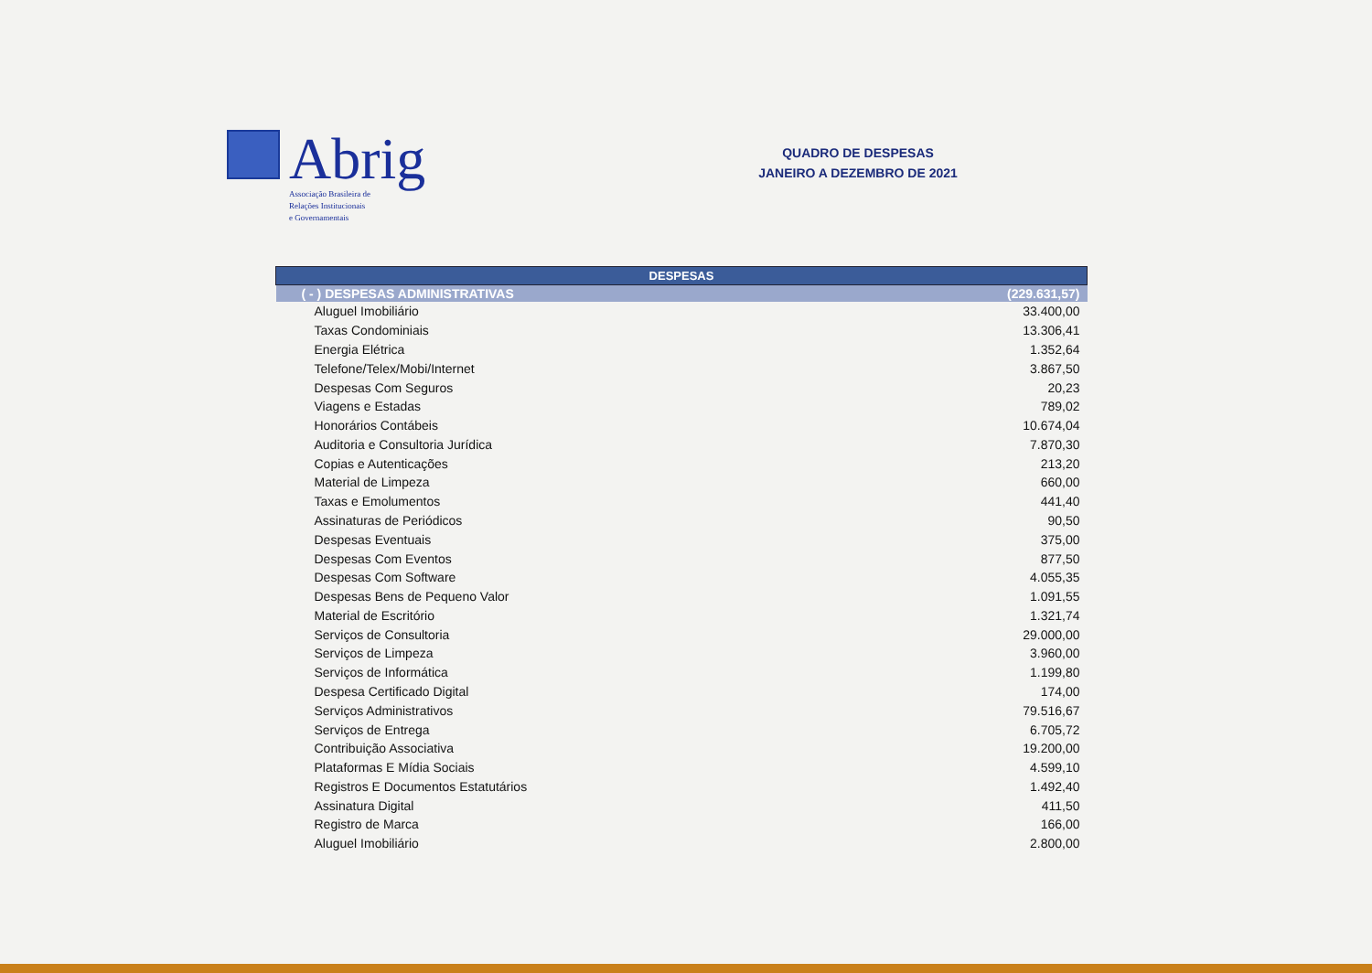Abrig
Associação Brasileira de
Relações Institucionais
e Governamentais
QUADRO DE DESPESAS
JANEIRO A DEZEMBRO DE 2021
| DESPESAS | |
| --- | --- |
| ( - ) DESPESAS ADMINISTRATIVAS | (229.631,57) |
| Aluguel Imobiliário | 33.400,00 |
| Taxas Condominiais | 13.306,41 |
| Energia Elétrica | 1.352,64 |
| Telefone/Telex/Mobi/Internet | 3.867,50 |
| Despesas Com Seguros | 20,23 |
| Viagens e Estadas | 789,02 |
| Honorários Contábeis | 10.674,04 |
| Auditoria e Consultoria Jurídica | 7.870,30 |
| Copias e Autenticações | 213,20 |
| Material de Limpeza | 660,00 |
| Taxas e Emolumentos | 441,40 |
| Assinaturas de Periódicos | 90,50 |
| Despesas Eventuais | 375,00 |
| Despesas Com Eventos | 877,50 |
| Despesas Com Software | 4.055,35 |
| Despesas Bens de Pequeno Valor | 1.091,55 |
| Material de Escritório | 1.321,74 |
| Serviços de Consultoria | 29.000,00 |
| Serviços de Limpeza | 3.960,00 |
| Serviços de Informática | 1.199,80 |
| Despesa Certificado Digital | 174,00 |
| Serviços Administrativos | 79.516,67 |
| Serviços de Entrega | 6.705,72 |
| Contribuição Associativa | 19.200,00 |
| Plataformas E Mídia Sociais | 4.599,10 |
| Registros E Documentos Estatutários | 1.492,40 |
| Assinatura Digital | 411,50 |
| Registro de Marca | 166,00 |
| Aluguel Imobiliário | 2.800,00 |